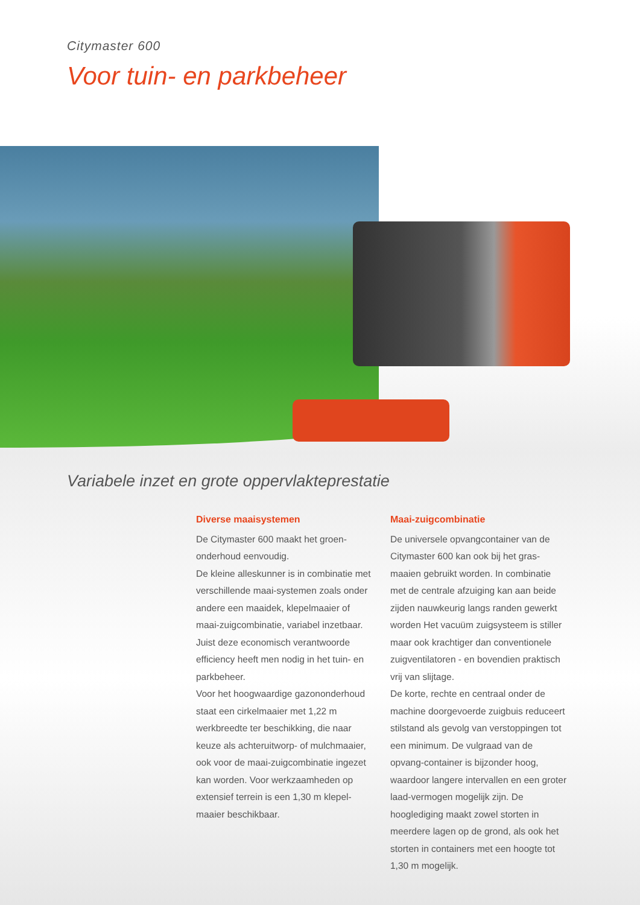Citymaster 600
Voor tuin- en parkbeheer
Variabele inzet en grote oppervlakteprestatie
Diverse maaisystemen
De Citymaster 600 maakt het groen-onderhoud eenvoudig.
De kleine alleskunner is in combinatie met verschillende maai-systemen zoals onder andere een maaidek, klepelmaaier of maai-zuigcombinatie, variabel inzetbaar. Juist deze economisch verantwoorde efficiency heeft men nodig in het tuin- en parkbeheer.
Voor het hoogwaardige gazononderhoud staat een cirkelmaaier met 1,22 m werkbreedte ter beschikking, die naar keuze als achteruitworp- of mulchmaaier, ook voor de maai-zuigcombinatie ingezet kan worden. Voor werkzaamheden op extensief terrein is een 1,30 m klepel-maaier beschikbaar.
Maai-zuigcombinatie
De universele opvangcontainer van de Citymaster 600 kan ook bij het gras-maaien gebruikt worden. In combinatie met de centrale afzuiging kan aan beide zijden nauwkeurig langs randen gewerkt worden Het vacuüm zuigsysteem is stiller maar ook krachtiger dan conventionele zuigventilatoren - en bovendien praktisch vrij van slijtage.
De korte, rechte en centraal onder de machine doorgevoerde zuigbuis reduceert stilstand als gevolg van verstoppingen tot een minimum. De vulgraad van de opvang-container is bijzonder hoog, waardoor langere intervallen en een groter laad-vermogen mogelijk zijn. De hooglediging maakt zowel storten in meerdere lagen op de grond, als ook het storten in containers met een hoogte tot 1,30 m mogelijk.